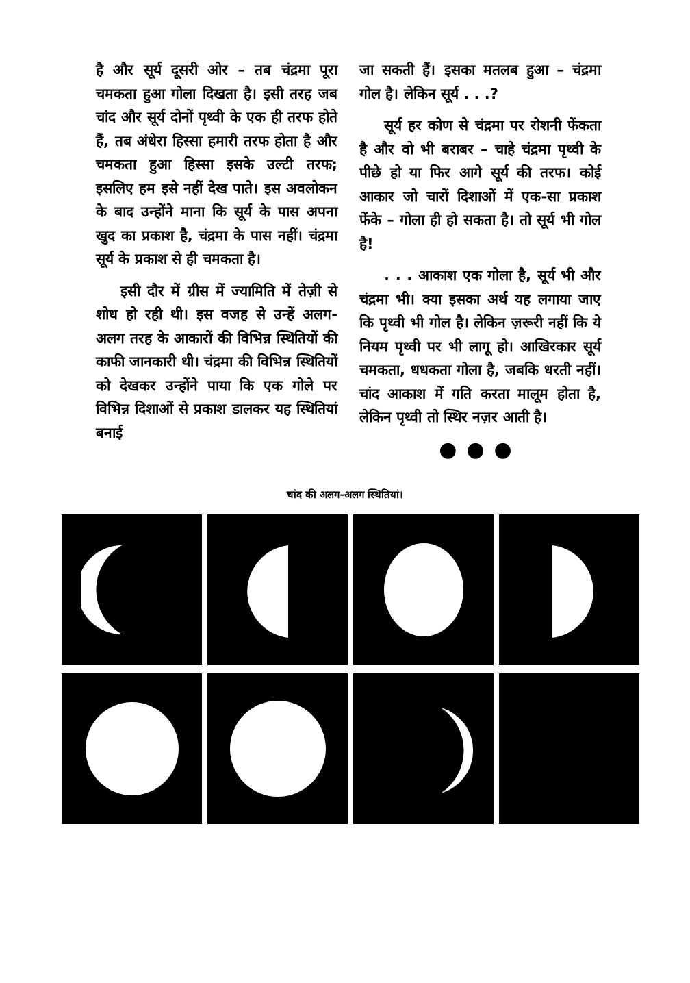है और सूर्य दूसरी ओर – तब चंद्रमा पूरा चमकता हुआ गोला दिखता है। इसी तरह जब चांद और सूर्य दोनों पृथ्वी के एक ही तरफ होते हैं, तब अंधेरा हिस्सा हमारी तरफ होता है और चमकता हुआ हिस्सा इसके उल्टी तरफ; इसलिए हम इसे नहीं देख पाते। इस अवलोकन के बाद उन्होंने माना कि सूर्य के पास अपना खुद का प्रकाश है, चंद्रमा के पास नहीं। चंद्रमा सूर्य के प्रकाश से ही चमकता है।
इसी दौर में ग्रीस में ज्यामिति में तेज़ी से शोध हो रही थी। इस वजह से उन्हें अलग-अलग तरह के आकारों की विभिन्न स्थितियों की काफी जानकारी थी। चंद्रमा की विभिन्न स्थितियों को देखकर उन्होंने पाया कि एक गोले पर विभिन्न दिशाओं से प्रकाश डालकर यह स्थितियां बनाई
जा सकती हैं। इसका मतलब हुआ – चंद्रमा गोल है। लेकिन सूर्य . . .?
सूर्य हर कोण से चंद्रमा पर रोशनी फेंकता है और वो भी बराबर – चाहे चंद्रमा पृथ्वी के पीछे हो या फिर आगे सूर्य की तरफ। कोई आकार जो चारों दिशाओं में एक-सा प्रकाश फेंके – गोला ही हो सकता है। तो सूर्य भी गोल है!
. . . आकाश एक गोला है, सूर्य भी और चंद्रमा भी। क्या इसका अर्थ यह लगाया जाए कि पृथ्वी भी गोल है। लेकिन ज़रूरी नहीं कि ये नियम पृथ्वी पर भी लागू हो। आखिरकार सूर्य चमकता, धधकता गोला है, जबकि धरती नहीं। चांद आकाश में गति करता मालूम होता है, लेकिन पृथ्वी तो स्थिर नज़र आती है।
●●●
चांद की अलग-अलग स्थितियां।